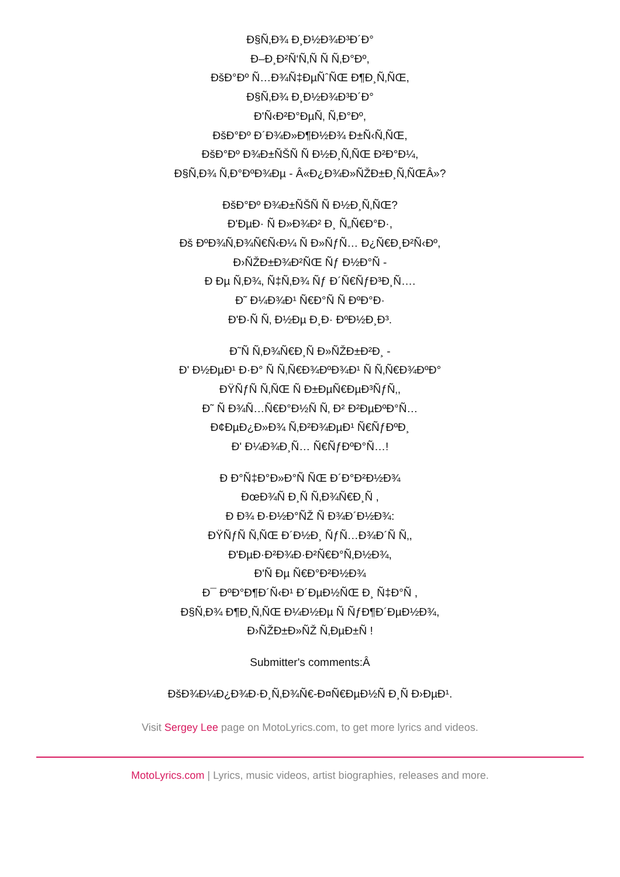Ð§Ñ‚Ð¾ Ð¸Ð½Ð¾Ð³Ð´Ð°
Ð–Ð¸Ð²Ñ‘Ñ‚Ñ Ñ Ñ‚Ð°Ðº,
ÐšÐ°Ðº Ñ…Ð¾Ñ‡ÐµÑˆÑŒ Ð¶Ð¸Ñ‚ÑŒ,
Ð§Ñ‚Ð¾ Ð¸Ð½Ð¾Ð³Ð´Ð°
Ð'Ñ‹Ð²Ð°ÐµÑ‚ Ñ‚Ð°Ðº,
ÐšÐ°Ðº Ð´Ð¾Ð»Ð¶Ð½Ð¾ Ð±Ñ‹Ñ‚ÑŒ,
ÐšÐ°Ðº Ð¾Ð±ÑŠÑ Ñ Ð½Ð¸Ñ‚ÑŒ Ð²Ð°Ð¼,
Ð§Ñ‚Ð¾ Ñ‚Ð°ÐºÐ¾Ðµ - Â«Ð¿Ð¾Ð»ÑŽÐ±Ð¸Ñ‚ÑŒÂ»?
ÐšÐ°Ðº Ð¾Ð±ÑŠÑ Ñ Ð½Ð¸Ñ‚ÑŒ?
Ð'ÐµÐ· Ñ Ð»Ð¾Ð² Ð¸ Ñ„Ñ€Ð°Ð·,
Ðš ÐºÐ¾Ñ‚Ð¾Ñ€Ñ‹Ð¼ Ñ Ð»ÑƒÑ… Ð¿Ñ€Ð¸Ð²Ñ‹Ðº,
Ð›ÑŽÐ±Ð¾Ð²ÑŒ Ñƒ Ð½Ð°Ñ -
Ð Ðµ Ñ‚Ð¾, Ñ‡Ñ‚Ð¾ Ñƒ Ð´Ñ€ÑƒÐ³Ð¸Ñ….
Ð˜ Ð¼Ð¾Ð¹ Ñ€Ð°Ñ Ñ ÐºÐ°Ð·
Ð'Ð·Ñ Ñ‚ Ð½Ðµ Ð¸Ð· ÐºÐ½Ð¸Ð³.
Ð˜Ñ Ñ‚Ð¾Ñ€Ð¸Ñ Ð»ÑŽÐ±Ð²Ð¸ -
Ð' Ð½ÐµÐ¹ Ð·Ð° Ñ Ñ‚Ñ€Ð¾ÐºÐ¾Ð¹ Ñ Ñ‚Ñ€Ð¾ÐºÐ°
ÐŸÑƒÑ Ñ‚ÑŒ Ñ Ð±ÐµÑ€ÐµÐ³ÑƒÑ‚,
Ð˜ Ñ Ð¾Ñ…Ñ€Ð°Ð½Ñ Ñ‚ Ð² Ð²ÐµÐºÐ°Ñ…
Ð¢ÐµÐ¿Ð»Ð¾ Ñ‚Ð²Ð¾ÐµÐ¹ Ñ€ÑƒÐºÐ¸
Ð' Ð¼Ð¾Ð¸Ñ… Ñ€ÑƒÐºÐ°Ñ…!
Ð Ð°Ñ‡Ð°Ð»Ð°Ñ ÑŒ Ð´Ð°Ð²Ð½Ð¾
ÐœÐ¾Ñ Ð¸Ñ Ñ‚Ð¾Ñ€Ð¸Ñ ,
Ð Ð¾ Ð·Ð½Ð°ÑŽ Ñ Ð¾Ð´Ð½Ð¾:
ÐŸÑƒÑ Ñ‚ÑŒ Ð´Ð½Ð¸ ÑƒÑ…Ð¾Ð´Ñ Ñ‚,
Ð'ÐµÐ·Ð²Ð¾Ð·Ð²Ñ€Ð°Ñ‚Ð½Ð¾,
Ð'Ñ Ðµ Ñ€Ð°Ð²Ð½Ð¾
Ð¯ ÐºÐ°Ð¶Ð´Ñ‹Ð¹ Ð´ÐµÐ½ÑŒ Ð¸ Ñ‡Ð°Ñ ,
Ð§Ñ‚Ð¾ Ð¶Ð¸Ñ‚ÑŒ Ð¼Ð½Ðµ Ñ ÑƒÐ¶Ð´ÐµÐ½Ð¾,
Ð›ÑŽÐ±Ð»ÑŽ Ñ‚ÐµÐ±Ñ !
Submitter's comments:Â
ÐšÐ¾Ð¼Ð¿Ð¾Ð·Ð¸Ñ‚Ð¾Ñ€-Ð¤Ñ€ÐµÐ½Ñ Ð¸Ñ Ð›ÐµÐ¹.
Visit Sergey Lee page on MotoLyrics.com, to get more lyrics and videos.
MotoLyrics.com | Lyrics, music videos, artist biographies, releases and more.